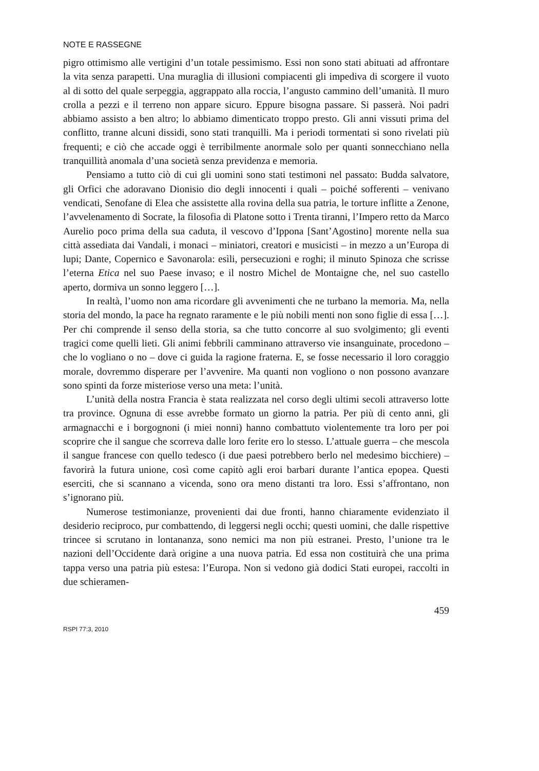NOTE E RASSEGNE
pigro ottimismo alle vertigini d’un totale pessimismo. Essi non sono stati abituati ad affrontare la vita senza parapetti. Una muraglia di illusioni compiacenti gli impediva di scorgere il vuoto al di sotto del quale serpeggia, aggrappato alla roccia, l’angusto cammino dell’umanità. Il muro crolla a pezzi e il terreno non appare sicuro. Eppure bisogna passare. Si passerà. Noi padri abbiamo assisto a ben altro; lo abbiamo dimenticato troppo presto. Gli anni vissuti prima del conflitto, tranne alcuni dissidi, sono stati tranquilli. Ma i periodi tormentati si sono rivelati più frequenti; e ciò che accade oggi è terribilmente anormale solo per quanti sonnecchiano nella tranquillità anomala d’una società senza previdenza e memoria.
Pensiamo a tutto ciò di cui gli uomini sono stati testimoni nel passato: Budda salvatore, gli Orfici che adoravano Dionisio dio degli innocenti i quali – poiché sofferenti – venivano vendicati, Senofane di Elea che assistette alla rovina della sua patria, le torture inflitte a Zenone, l’avvelenamento di Socrate, la filosofia di Platone sotto i Trenta tiranni, l’Impero retto da Marco Aurelio poco prima della sua caduta, il vescovo d’Ippona [Sant’Agostino] morente nella sua città assediata dai Vandali, i monaci – miniatori, creatori e musicisti – in mezzo a un’Europa di lupi; Dante, Copernico e Savonarola: esìli, persecuzioni e roghi; il minuto Spinoza che scrisse l’eterna Etica nel suo Paese invaso; e il nostro Michel de Montaigne che, nel suo castello aperto, dormiva un sonno leggero […].
In realtà, l’uomo non ama ricordare gli avvenimenti che ne turbano la memoria. Ma, nella storia del mondo, la pace ha regnato raramente e le più nobili menti non sono figlie di essa […]. Per chi comprende il senso della storia, sa che tutto concorre al suo svolgimento; gli eventi tragici come quelli lieti. Gli animi febbrili camminano attraverso vie insanguinate, procedono – che lo vogliano o no – dove ci guida la ragione fraterna. E, se fosse necessario il loro coraggio morale, dovremmo disperare per l’avvenire. Ma quanti non vogliono o non possono avanzare sono spinti da forze misteriose verso una meta: l’unità.
L’unità della nostra Francia è stata realizzata nel corso degli ultimi secoli attraverso lotte tra province. Ognuna di esse avrebbe formato un giorno la patria. Per più di cento anni, gli armagnacchi e i borgognoni (i miei nonni) hanno combattuto violentemente tra loro per poi scoprire che il sangue che scorreva dalle loro ferite ero lo stesso. L’attuale guerra – che mescola il sangue francese con quello tedesco (i due paesi potrebbero berlo nel medesimo bicchiere) – favorirà la futura unione, così come capitò agli eroi barbari durante l’antica epopea. Questi eserciti, che si scannano a vicenda, sono ora meno distanti tra loro. Essi s’affrontano, non s’ignorano più.
Numerose testimonianze, provenienti dai due fronti, hanno chiaramente evidenziato il desiderio reciproco, pur combattendo, di leggersi negli occhi; questi uomini, che dalle rispettive trincee si scrutano in lontananza, sono nemici ma non più estranei. Presto, l’unione tra le nazioni dell’Occidente darà origine a una nuova patria. Ed essa non costituirà che una prima tappa verso una patria più estesa: l’Europa. Non si vedono già dodici Stati europei, raccolti in due schieramen-
459
RSPI 77:3, 2010